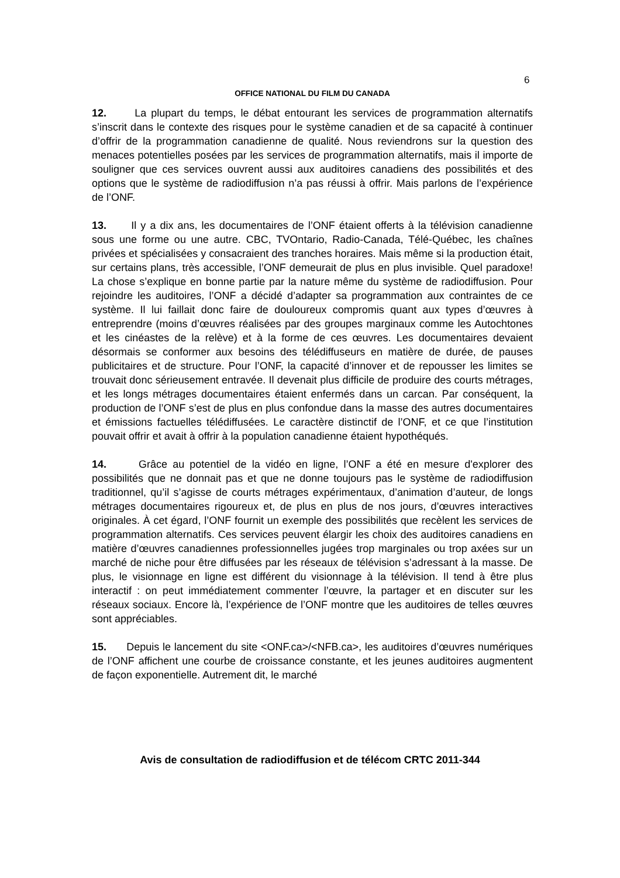6
OFFICE NATIONAL DU FILM DU CANADA
12. La plupart du temps, le débat entourant les services de programmation alternatifs s’inscrit dans le contexte des risques pour le système canadien et de sa capacité à continuer d’offrir de la programmation canadienne de qualité. Nous reviendrons sur la question des menaces potentielles posées par les services de programmation alternatifs, mais il importe de souligner que ces services ouvrent aussi aux auditoires canadiens des possibilités et des options que le système de radiodiffusion n’a pas réussi à offrir. Mais parlons de l’expérience de l’ONF.
13. Il y a dix ans, les documentaires de l’ONF étaient offerts à la télévision canadienne sous une forme ou une autre. CBC, TVOntario, Radio-Canada, Télé-Québec, les chaînes privées et spécialisées y consacraient des tranches horaires. Mais même si la production était, sur certains plans, très accessible, l’ONF demeurait de plus en plus invisible. Quel paradoxe! La chose s’explique en bonne partie par la nature même du système de radiodiffusion. Pour rejoindre les auditoires, l’ONF a décidé d’adapter sa programmation aux contraintes de ce système. Il lui faillait donc faire de douloureux compromis quant aux types d’œuvres à entreprendre (moins d’œuvres réalisées par des groupes marginaux comme les Autochtones et les cinéastes de la relève) et à la forme de ces œuvres. Les documentaires devaient désormais se conformer aux besoins des télédiffuseurs en matière de durée, de pauses publicitaires et de structure. Pour l’ONF, la capacité d’innover et de repousser les limites se trouvait donc sérieusement entravée. Il devenait plus difficile de produire des courts métrages, et les longs métrages documentaires étaient enfermés dans un carcan. Par conséquent, la production de l’ONF s’est de plus en plus confondue dans la masse des autres documentaires et émissions factuelles télédiffusées. Le caractère distinctif de l’ONF, et ce que l’institution pouvait offrir et avait à offrir à la population canadienne étaient hypothéqués.
14. Grâce au potentiel de la vidéo en ligne, l’ONF a été en mesure d'explorer des possibilités que ne donnait pas et que ne donne toujours pas le système de radiodiffusion traditionnel, qu’il s’agisse de courts métrages expérimentaux, d’animation d’auteur, de longs métrages documentaires rigoureux et, de plus en plus de nos jours, d’œuvres interactives originales. À cet égard, l’ONF fournit un exemple des possibilités que recèlent les services de programmation alternatifs. Ces services peuvent élargir les choix des auditoires canadiens en matière d’œuvres canadiennes professionnelles jugées trop marginales ou trop axées sur un marché de niche pour être diffusées par les réseaux de télévision s’adressant à la masse. De plus, le visionnage en ligne est différent du visionnage à la télévision. Il tend à être plus interactif : on peut immédiatement commenter l’œuvre, la partager et en discuter sur les réseaux sociaux. Encore là, l’expérience de l’ONF montre que les auditoires de telles œuvres sont appréciables.
15. Depuis le lancement du site <ONF.ca>/<NFB.ca>, les auditoires d’œuvres numériques de l’ONF affichent une courbe de croissance constante, et les jeunes auditoires augmentent de façon exponentielle. Autrement dit, le marché
Avis de consultation de radiodiffusion et de télécom CRTC 2011-344